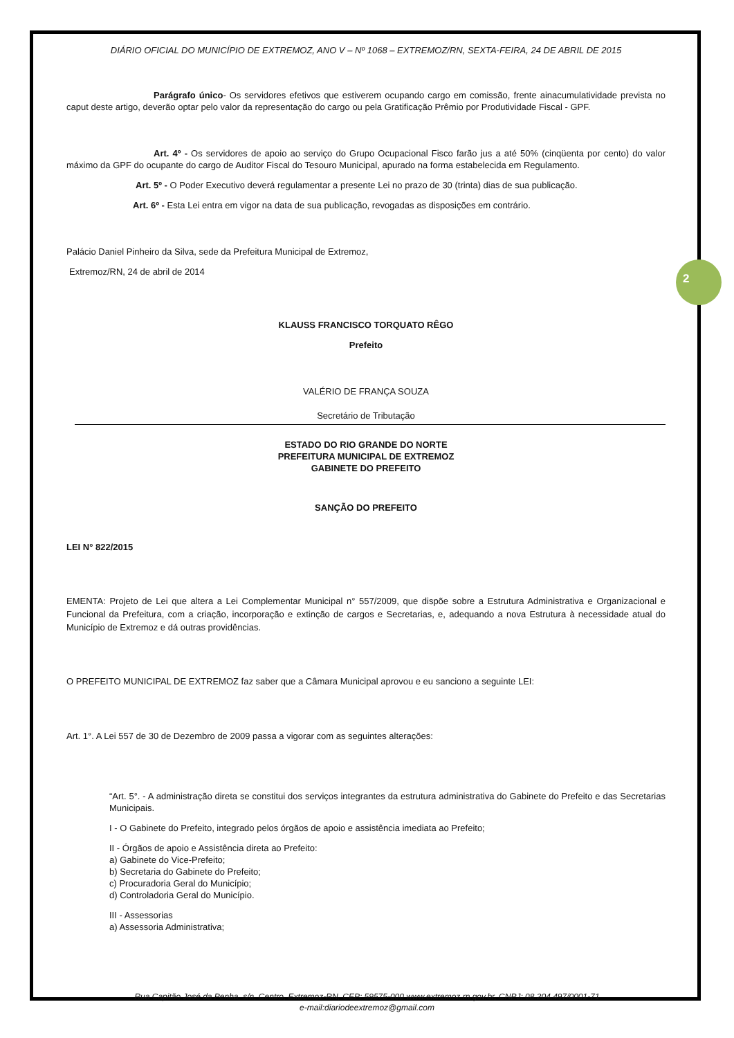2
DIÁRIO OFICIAL DO MUNICÍPIO DE EXTREMOZ, ANO V – Nº 1068 – EXTREMOZ/RN, SEXTA-FEIRA, 24 DE ABRIL DE 2015
Parágrafo único- Os servidores efetivos que estiverem ocupando cargo em comissão, frente ainacumulatividade prevista no caput deste artigo, deverão optar pelo valor da representação do cargo ou pela Gratificação Prêmio por Produtividade Fiscal - GPF.
Art. 4º - Os servidores de apoio ao serviço do Grupo Ocupacional Fisco farão jus a até 50% (cinqüenta por cento) do valor máximo da GPF do ocupante do cargo de Auditor Fiscal do Tesouro Municipal, apurado na forma estabelecida em Regulamento.
Art. 5º - O Poder Executivo deverá regulamentar a presente Lei no prazo de 30 (trinta) dias de sua publicação.
Art. 6º - Esta Lei entra em vigor na data de sua publicação, revogadas as disposições em contrário.
Palácio Daniel Pinheiro da Silva, sede da Prefeitura Municipal de Extremoz,
Extremoz/RN, 24 de abril de 2014
KLAUSS FRANCISCO TORQUATO RÊGO
Prefeito
VALÉRIO DE FRANÇA SOUZA
Secretário de Tributação
ESTADO DO RIO GRANDE DO NORTE
PREFEITURA MUNICIPAL DE EXTREMOZ
GABINETE DO PREFEITO
SANÇÃO DO PREFEITO
LEI N° 822/2015
EMENTA: Projeto de Lei que altera a Lei Complementar Municipal n° 557/2009, que dispõe sobre a Estrutura Administrativa e Organizacional e Funcional da Prefeitura, com a criação, incorporação e extinção de cargos e Secretarias, e, adequando a nova Estrutura à necessidade atual do Município de Extremoz e dá outras providências.
O PREFEITO MUNICIPAL DE EXTREMOZ faz saber que a Câmara Municipal aprovou e eu sanciono a seguinte LEI:
Art. 1°. A Lei 557 de 30 de Dezembro de 2009 passa a vigorar com as seguintes alterações:
“Art. 5°. - A administração direta se constitui dos serviços integrantes da estrutura administrativa do Gabinete do Prefeito e das Secretarias Municipais.
I - O Gabinete do Prefeito, integrado pelos órgãos de apoio e assistência imediata ao Prefeito;
II - Órgãos de apoio e Assistência direta ao Prefeito:
a) Gabinete do Vice-Prefeito;
b) Secretaria do Gabinete do Prefeito;
c) Procuradoria Geral do Município;
d) Controladoria Geral do Município.
III - Assessorias
a) Assessoria Administrativa;
Rua Capitão José da Penha, s/n, Centro, Extremoz-RN, CEP: 59575-000 www.extremoz.rn.gov.br, CNPJ: 08.204.497/0001-71
e-mail:diariodeextremoz@gmail.com